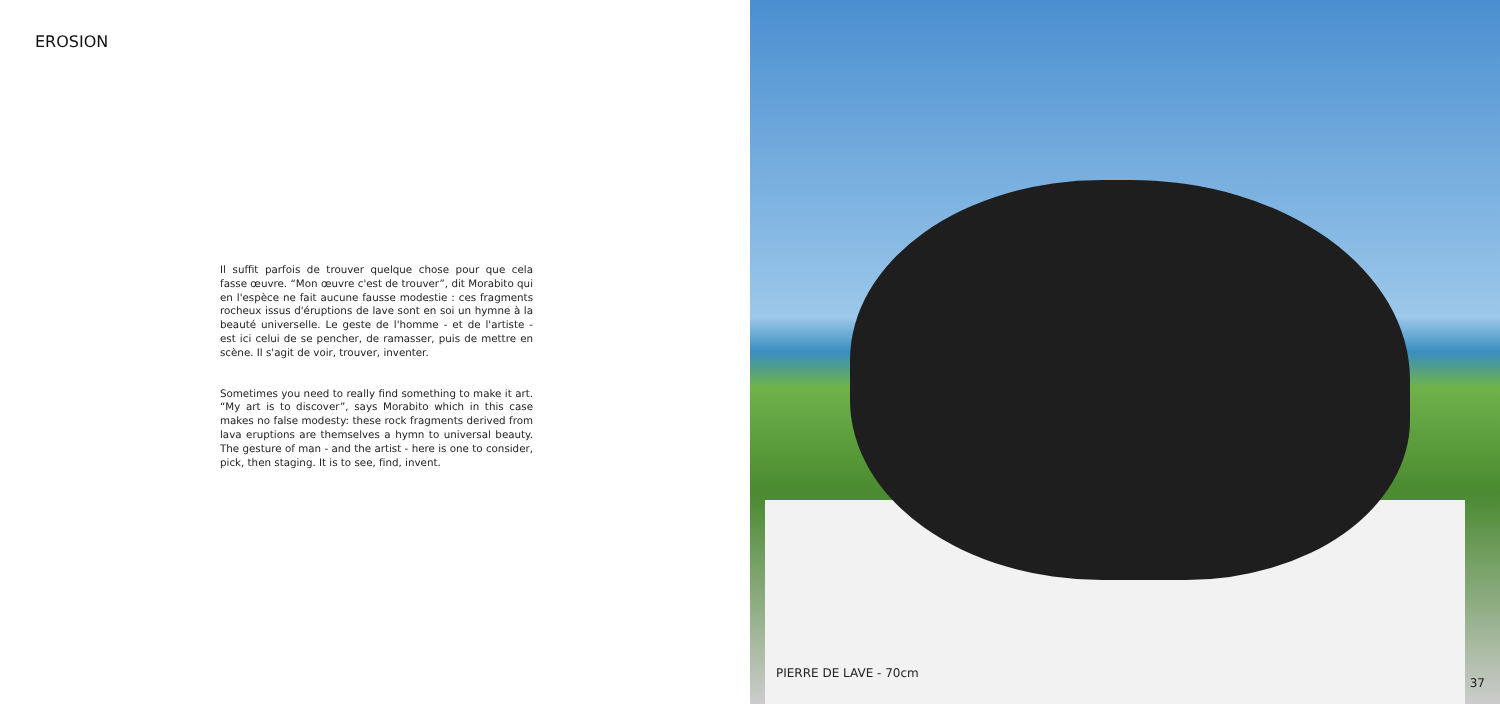EROSION
Il suffit parfois de trouver quelque chose pour que cela fasse œuvre. “Mon œuvre c'est de trouver”, dit Morabito qui en l'espèce ne fait aucune fausse modestie : ces fragments rocheux issus d'éruptions de lave sont en soi un hymne à la beauté universelle. Le geste de l'homme - et de l'artiste - est ici celui de se pencher, de ramasser, puis de mettre en scène. Il s'agit de voir, trouver, inventer.
Sometimes you need to really find something to make it art. “My art is to discover”, says Morabito which in this case makes no false modesty: these rock fragments derived from lava eruptions are themselves a hymn to universal beauty. The gesture of man - and the artist - here is one to consider, pick, then staging. It is to see, find, invent.
PIERRE DE LAVE - 70cm 37